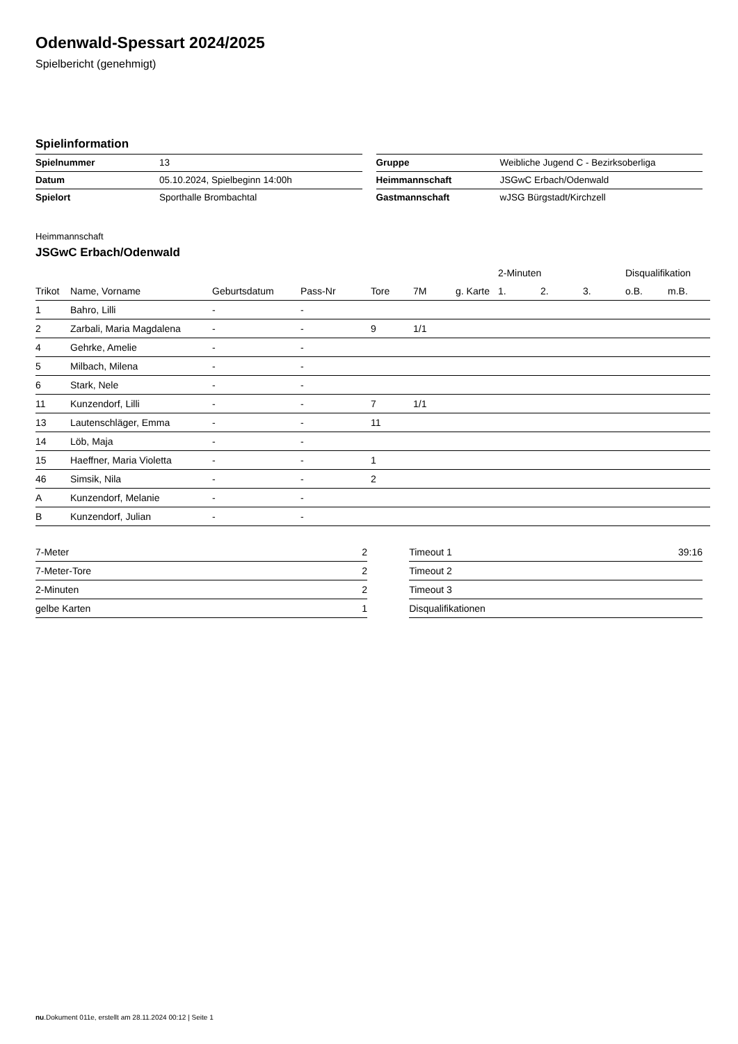Odenwald-Spessart 2024/2025
Spielbericht (genehmigt)
Spielinformation
| Spielnummer | 13 |
| Datum | 05.10.2024, Spielbeginn 14:00h |
| Spielort | Sporthalle Brombachtal |
| Gruppe | Weibliche Jugend C - Bezirksoberliga |
| Heimmannschaft | JSGwC Erbach/Odenwald |
| Gastmannschaft | wJSG Bürgstadt/Kirchzell |
Heimmannschaft
JSGwC Erbach/Odenwald
| | | | | | | | 2-Minuten | | | Disqualifikation | |
| --- | --- | --- | --- | --- | --- | --- | --- | --- | --- | --- | --- |
| Trikot | Name, Vorname | Geburtsdatum | Pass-Nr | Tore | 7M | g. Karte | 1. | 2. | 3. | o.B. | m.B. |
| 1 | Bahro, Lilli | - | - | | | | | | | | |
| 2 | Zarbali, Maria Magdalena | - | - | 9 | 1/1 | | | | | | |
| 4 | Gehrke, Amelie | - | - | | | | | | | | |
| 5 | Milbach, Milena | - | - | | | | | | | | |
| 6 | Stark, Nele | - | - | | | | | | | | |
| 11 | Kunzendorf, Lilli | - | - | 7 | 1/1 | | | | | | |
| 13 | Lautenschläger, Emma | - | - | 11 | | | | | | | |
| 14 | Löb, Maja | - | - | | | | | | | | |
| 15 | Haeffner, Maria Violetta | - | - | 1 | | | | | | | |
| 46 | Simsik, Nila | - | - | 2 | | | | | | | |
| A | Kunzendorf, Melanie | - | - | | | | | | | | |
| B | Kunzendorf, Julian | - | - | | | | | | | | |
| 7-Meter | 2 |
| 7-Meter-Tore | 2 |
| 2-Minuten | 2 |
| gelbe Karten | 1 |
| Timeout 1 | 39:16 |
| Timeout 2 | |
| Timeout 3 | |
| Disqualifikationen | |
nu.Dokument 011e, erstellt am 28.11.2024 00:12 | Seite 1